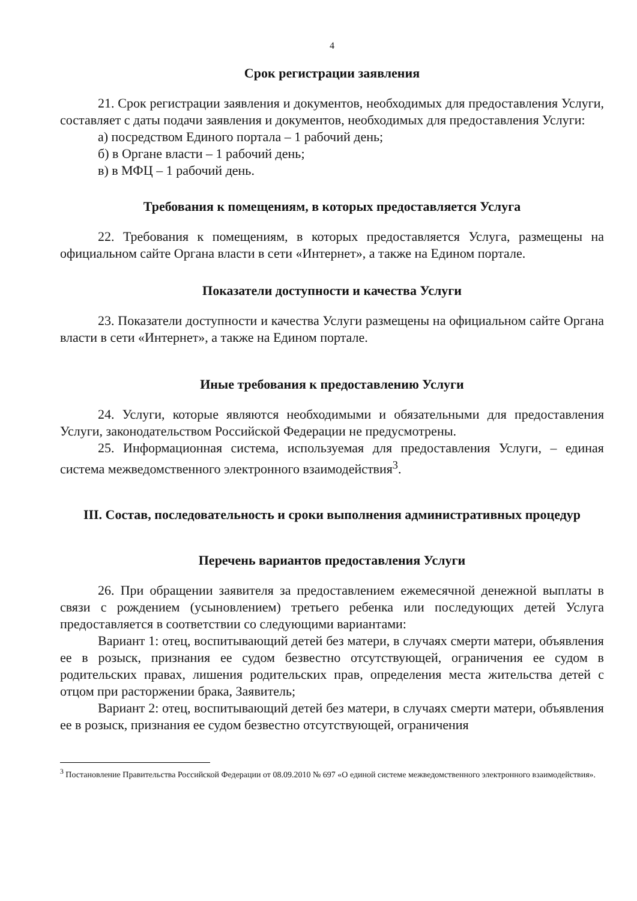4
Срок регистрации заявления
21. Срок регистрации заявления и документов, необходимых для предоставления Услуги, составляет с даты подачи заявления и документов, необходимых для предоставления Услуги:
а) посредством Единого портала – 1 рабочий день;
б) в Органе власти – 1 рабочий день;
в) в МФЦ – 1 рабочий день.
Требования к помещениям, в которых предоставляется Услуга
22. Требования к помещениям, в которых предоставляется Услуга, размещены на официальном сайте Органа власти в сети «Интернет», а также на Едином портале.
Показатели доступности и качества Услуги
23. Показатели доступности и качества Услуги размещены на официальном сайте Органа власти в сети «Интернет», а также на Едином портале.
Иные требования к предоставлению Услуги
24. Услуги, которые являются необходимыми и обязательными для предоставления Услуги, законодательством Российской Федерации не предусмотрены.
25. Информационная система, используемая для предоставления Услуги, – единая система межведомственного электронного взаимодействия<sup>3</sup>.
III. Состав, последовательность и сроки выполнения административных процедур
Перечень вариантов предоставления Услуги
26. При обращении заявителя за предоставлением ежемесячной денежной выплаты в связи с рождением (усыновлением) третьего ребенка или последующих детей Услуга предоставляется в соответствии со следующими вариантами:
Вариант 1: отец, воспитывающий детей без матери, в случаях смерти матери, объявления ее в розыск, признания ее судом безвестно отсутствующей, ограничения ее судом в родительских правах, лишения родительских прав, определения места жительства детей с отцом при расторжении брака, Заявитель;
Вариант 2: отец, воспитывающий детей без матери, в случаях смерти матери, объявления ее в розыск, признания ее судом безвестно отсутствующей, ограничения
<sup>3</sup> Постановление Правительства Российской Федерации от 08.09.2010 № 697 «О единой системе межведомственного электронного взаимодействия».